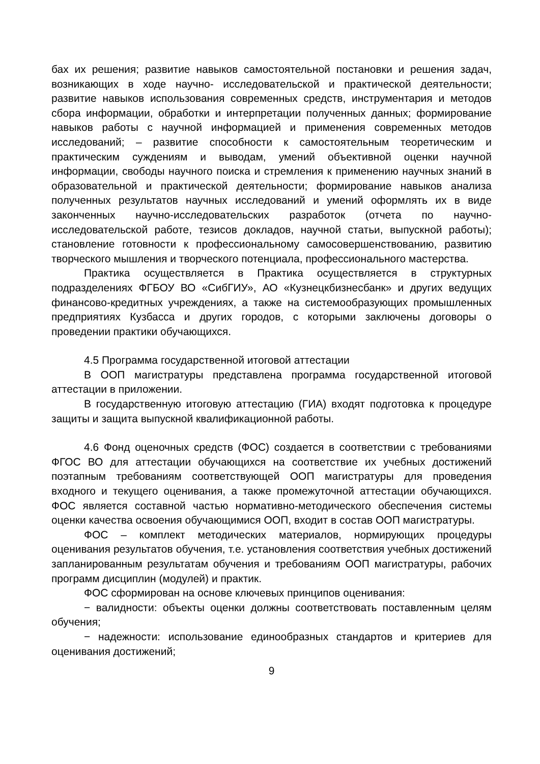бах их решения; развитие навыков самостоятельной постановки и решения задач, возникающих в ходе научно- исследовательской и практической деятельности; развитие навыков использования современных средств, инструментария и методов сбора информации, обработки и интерпретации полученных данных; формирование навыков работы с научной информацией и применения современных методов исследований; – развитие способности к самостоятельным теоретическим и практическим суждениям и выводам, умений объективной оценки научной информации, свободы научного поиска и стремления к применению научных знаний в образовательной и практической деятельности; формирование навыков анализа полученных результатов научных исследований и умений оформлять их в виде законченных научно-исследовательских разработок (отчета по научно-исследовательской работе, тезисов докладов, научной статьи, выпускной работы); становление готовности к профессиональному самосовершенствованию, развитию творческого мышления и творческого потенциала, профессионального мастерства.
Практика осуществляется в Практика осуществляется в структурных подразделениях ФГБОУ ВО «СибГИУ», АО «Кузнецкбизнесбанк» и других ведущих финансово-кредитных учреждениях, а также на системообразующих промышленных предприятиях Кузбасса и других городов, с которыми заключены договоры о проведении практики обучающихся.
4.5 Программа государственной итоговой аттестации
В ООП магистратуры представлена программа государственной итоговой аттестации в приложении.
В государственную итоговую аттестацию (ГИА) входят подготовка к процедуре защиты и защита выпускной квалификационной работы.
4.6 Фонд оценочных средств (ФОС) создается в соответствии с требованиями ФГОС ВО для аттестации обучающихся на соответствие их учебных достижений поэтапным требованиям соответствующей ООП магистратуры для проведения входного и текущего оценивания, а также промежуточной аттестации обучающихся. ФОС является составной частью нормативно-методического обеспечения системы оценки качества освоения обучающимися ООП, входит в состав ООП магистратуры.
ФОС – комплект методических материалов, нормирующих процедуры оценивания результатов обучения, т.е. установления соответствия учебных достижений запланированным результатам обучения и требованиям ООП магистратуры, рабочих программ дисциплин (модулей) и практик.
ФОС сформирован на основе ключевых принципов оценивания:
− валидности: объекты оценки должны соответствовать поставленным целям обучения;
− надежности: использование единообразных стандартов и критериев для оценивания достижений;
9